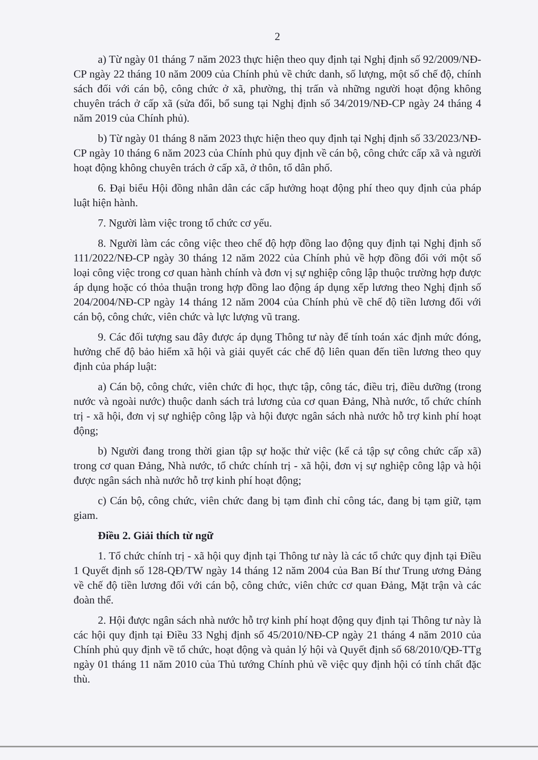2
a) Từ ngày 01 tháng 7 năm 2023 thực hiện theo quy định tại Nghị định số 92/2009/NĐ-CP ngày 22 tháng 10 năm 2009 của Chính phủ về chức danh, số lượng, một số chế độ, chính sách đối với cán bộ, công chức ở xã, phường, thị trấn và những người hoạt động không chuyên trách ở cấp xã (sửa đổi, bổ sung tại Nghị định số 34/2019/NĐ-CP ngày 24 tháng 4 năm 2019 của Chính phủ).
b) Từ ngày 01 tháng 8 năm 2023 thực hiện theo quy định tại Nghị định số 33/2023/NĐ-CP ngày 10 tháng 6 năm 2023 của Chính phủ quy định về cán bộ, công chức cấp xã và người hoạt động không chuyên trách ở cấp xã, ở thôn, tổ dân phố.
6. Đại biểu Hội đồng nhân dân các cấp hưởng hoạt động phí theo quy định của pháp luật hiện hành.
7. Người làm việc trong tổ chức cơ yếu.
8. Người làm các công việc theo chế độ hợp đồng lao động quy định tại Nghị định số 111/2022/NĐ-CP ngày 30 tháng 12 năm 2022 của Chính phủ về hợp đồng đối với một số loại công việc trong cơ quan hành chính và đơn vị sự nghiệp công lập thuộc trường hợp được áp dụng hoặc có thỏa thuận trong hợp đồng lao động áp dụng xếp lương theo Nghị định số 204/2004/NĐ-CP ngày 14 tháng 12 năm 2004 của Chính phủ về chế độ tiền lương đối với cán bộ, công chức, viên chức và lực lượng vũ trang.
9. Các đối tượng sau đây được áp dụng Thông tư này để tính toán xác định mức đóng, hưởng chế độ bảo hiểm xã hội và giải quyết các chế độ liên quan đến tiền lương theo quy định của pháp luật:
a) Cán bộ, công chức, viên chức đi học, thực tập, công tác, điều trị, điều dưỡng (trong nước và ngoài nước) thuộc danh sách trả lương của cơ quan Đảng, Nhà nước, tổ chức chính trị - xã hội, đơn vị sự nghiệp công lập và hội được ngân sách nhà nước hỗ trợ kinh phí hoạt động;
b) Người đang trong thời gian tập sự hoặc thử việc (kể cả tập sự công chức cấp xã) trong cơ quan Đảng, Nhà nước, tổ chức chính trị - xã hội, đơn vị sự nghiệp công lập và hội được ngân sách nhà nước hỗ trợ kinh phí hoạt động;
c) Cán bộ, công chức, viên chức đang bị tạm đình chỉ công tác, đang bị tạm giữ, tạm giam.
Điều 2. Giải thích từ ngữ
1. Tổ chức chính trị - xã hội quy định tại Thông tư này là các tổ chức quy định tại Điều 1 Quyết định số 128-QĐ/TW ngày 14 tháng 12 năm 2004 của Ban Bí thư Trung ương Đảng về chế độ tiền lương đối với cán bộ, công chức, viên chức cơ quan Đảng, Mặt trận và các đoàn thể.
2. Hội được ngân sách nhà nước hỗ trợ kinh phí hoạt động quy định tại Thông tư này là các hội quy định tại Điều 33 Nghị định số 45/2010/NĐ-CP ngày 21 tháng 4 năm 2010 của Chính phủ quy định về tổ chức, hoạt động và quản lý hội và Quyết định số 68/2010/QĐ-TTg ngày 01 tháng 11 năm 2010 của Thủ tướng Chính phủ về việc quy định hội có tính chất đặc thù.